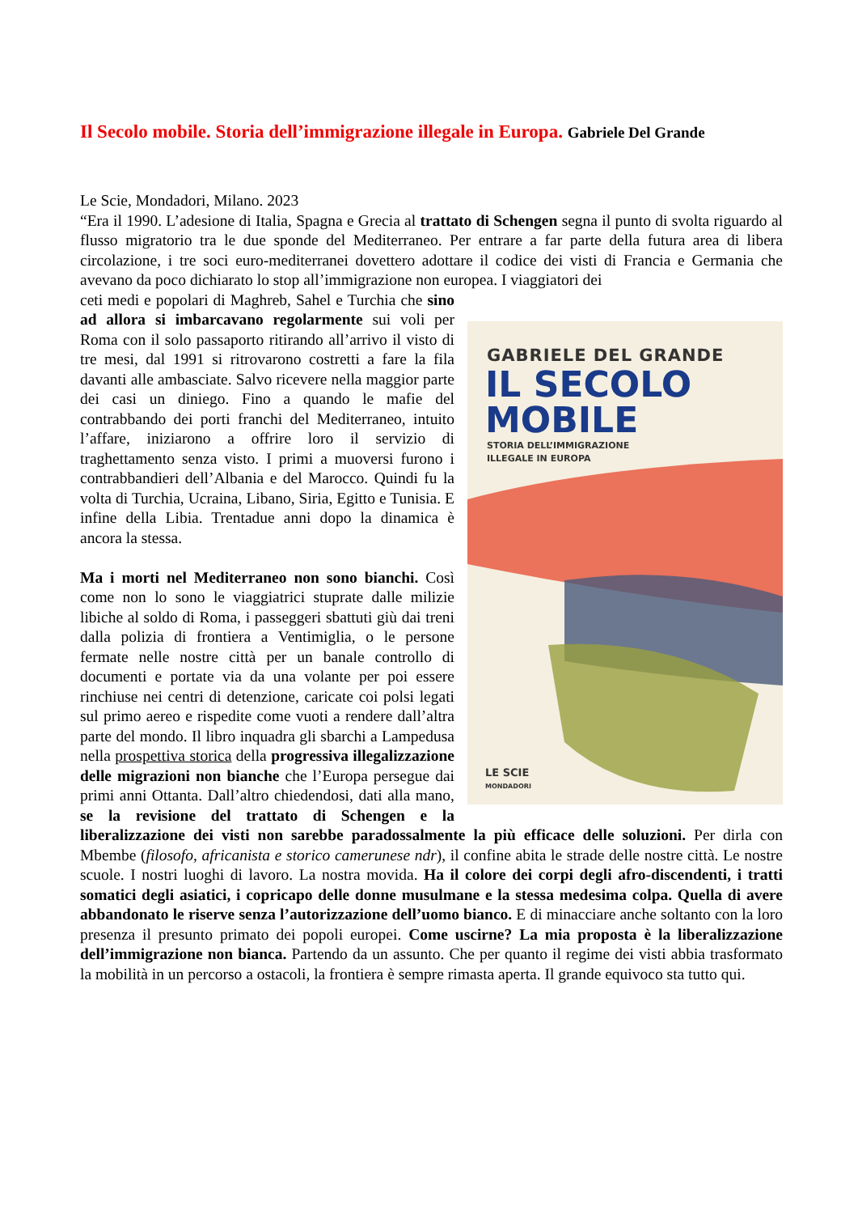Il Secolo mobile. Storia dell’immigrazione illegale in Europa. Gabriele Del Grande
Le Scie, Mondadori, Milano. 2023
“Era il 1990. L’adesione di Italia, Spagna e Grecia al trattato di Schengen segna il punto di svolta riguardo al flusso migratorio tra le due sponde del Mediterraneo. Per entrare a far parte della futura area di libera circolazione, i tre soci euro-mediterranei dovettero adottare il codice dei visti di Francia e Germania che avevano da poco dichiarato lo stop all’immigrazione non europea. I viaggiatori dei
GABRIELE DEL GRANDE
IL SECOLO
MOBILE
STORIA DELL’IMMIGRAZIONE
ILLEGALE IN EUROPA
LE SCIE
MONDADORI
ceti medi e popolari di Maghreb, Sahel e Turchia che sino ad allora si imbarcavano regolarmente sui voli per Roma con il solo passaporto ritirando all’arrivo il visto di tre mesi, dal 1991 si ritrovarono costretti a fare la fila davanti alle ambasciate. Salvo ricevere nella maggior parte dei casi un diniego. Fino a quando le mafie del contrabbando dei porti franchi del Mediterraneo, intuito l’affare, iniziarono a offrire loro il servizio di traghettamento senza visto. I primi a muoversi furono i contrabbandieri dell’Albania e del Marocco. Quindi fu la volta di Turchia, Ucraina, Libano, Siria, Egitto e Tunisia. E infine della Libia. Trentadue anni dopo la dinamica è ancora la stessa.
Ma i morti nel Mediterraneo non sono bianchi. Così come non lo sono le viaggiatrici stuprate dalle milizie libiche al soldo di Roma, i passeggeri sbattuti giù dai treni dalla polizia di frontiera a Ventimiglia, o le persone fermate nelle nostre città per un banale controllo di documenti e portate via da una volante per poi essere rinchiuse nei centri di detenzione, caricate coi polsi legati sul primo aereo e rispedite come vuoti a rendere dall’altra parte del mondo. Il libro inquadra gli sbarchi a Lampedusa nella prospettiva storica della progressiva illegalizzazione delle migrazioni non bianche che l’Europa persegue dai primi anni Ottanta. Dall’altro chiedendosi, dati alla mano, se la revisione del trattato di Schengen e la liberalizzazione dei visti non sarebbe paradossalmente la più efficace delle soluzioni. Per dirla con Mbembe (filosofo, africanista e storico camerunese ndr), il confine abita le strade delle nostre città. Le nostre scuole. I nostri luoghi di lavoro. La nostra movida. Ha il colore dei corpi degli afro-discendenti, i tratti somatici degli asiatici, i copricapo delle donne musulmane e la stessa medesima colpa. Quella di avere abbandonato le riserve senza l’autorizzazione dell’uomo bianco. E di minacciare anche soltanto con la loro presenza il presunto primato dei popoli europei. Come uscirne? La mia proposta è la liberalizzazione dell’immigrazione non bianca. Partendo da un assunto. Che per quanto il regime dei visti abbia trasformato la mobilità in un percorso a ostacoli, la frontiera è sempre rimasta aperta. Il grande equivoco sta tutto qui.